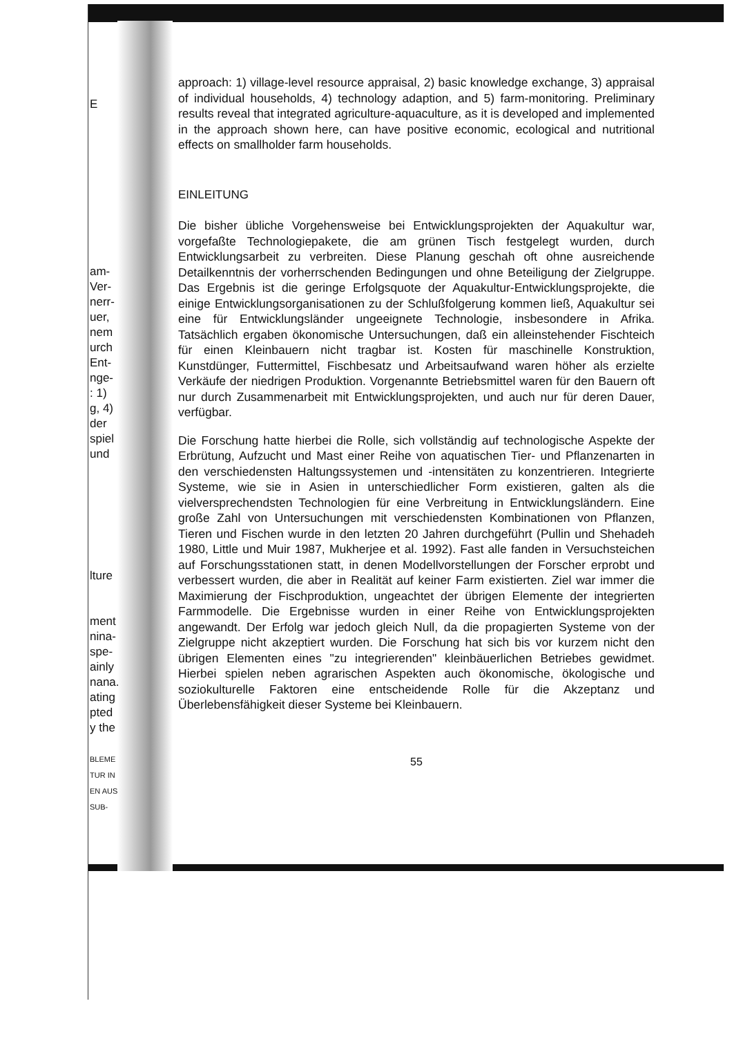E
am-
Ver-
nerr-
uer,
nem
urch
Ent-
nge-
: 1)
g, 4)
der
spiel
und
lture
ment
nina-
spe-
ainly
nana.
ating
pted
y the
BLEME
TUR IN
EN AUS
SUB-
approach: 1) village-level resource appraisal, 2) basic knowledge exchange, 3) appraisal of individual households, 4) technology adaption, and 5) farm-monitoring. Preliminary results reveal that integrated agriculture-aquaculture, as it is developed and implemented in the approach shown here, can have positive economic, ecological and nutritional effects on smallholder farm households.
EINLEITUNG
Die bisher übliche Vorgehensweise bei Entwicklungsprojekten der Aquakultur war, vorgefaßte Technologiepakete, die am grünen Tisch festgelegt wurden, durch Entwicklungsarbeit zu verbreiten. Diese Planung geschah oft ohne ausreichende Detailkenntnis der vorherrschenden Bedingungen und ohne Beteiligung der Zielgruppe. Das Ergebnis ist die geringe Erfolgsquote der Aquakultur-Entwicklungsprojekte, die einige Entwicklungsorganisationen zu der Schlußfolgerung kommen ließ, Aquakultur sei eine für Entwicklungsländer ungeeignete Technologie, insbesondere in Afrika. Tatsächlich ergaben ökonomische Untersuchungen, daß ein alleinstehender Fischteich für einen Kleinbauern nicht tragbar ist. Kosten für maschinelle Konstruktion, Kunstdünger, Futtermittel, Fischbesatz und Arbeitsaufwand waren höher als erzielte Verkäufe der niedrigen Produktion. Vorgenannte Betriebsmittel waren für den Bauern oft nur durch Zusammenarbeit mit Entwicklungsprojekten, und auch nur für deren Dauer, verfügbar.
Die Forschung hatte hierbei die Rolle, sich vollständig auf technologische Aspekte der Erbrütung, Aufzucht und Mast einer Reihe von aquatischen Tier- und Pflanzenarten in den verschiedensten Haltungssystemen und -intensitäten zu konzentrieren. Integrierte Systeme, wie sie in Asien in unterschiedlicher Form existieren, galten als die vielversprechendsten Technologien für eine Verbreitung in Entwicklungsländern. Eine große Zahl von Untersuchungen mit verschiedensten Kombinationen von Pflanzen, Tieren und Fischen wurde in den letzten 20 Jahren durchgeführt (Pullin und Shehadeh 1980, Little und Muir 1987, Mukherjee et al. 1992). Fast alle fanden in Versuchsteichen auf Forschungsstationen statt, in denen Modellvorstellungen der Forscher erprobt und verbessert wurden, die aber in Realität auf keiner Farm existierten. Ziel war immer die Maximierung der Fischproduktion, ungeachtet der übrigen Elemente der integrierten Farmmodelle. Die Ergebnisse wurden in einer Reihe von Entwicklungsprojekten angewandt. Der Erfolg war jedoch gleich Null, da die propagierten Systeme von der Zielgruppe nicht akzeptiert wurden. Die Forschung hat sich bis vor kurzem nicht den übrigen Elementen eines "zu integrierenden" kleinbäuerlichen Betriebes gewidmet. Hierbei spielen neben agrarischen Aspekten auch ökonomische, ökologische und soziokulturelle Faktoren eine entscheidende Rolle für die Akzeptanz und Überlebensfähigkeit dieser Systeme bei Kleinbauern.
55